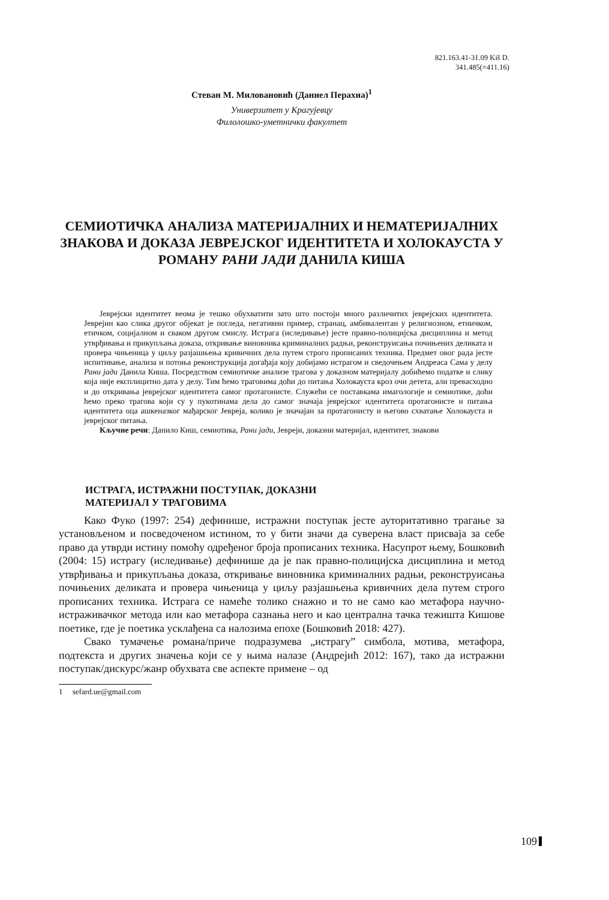821.163.41-31.09 Kiš D.
341.485(=411.16)
Стеван М. Миловановић (Даниел Перахиа)<sup>1</sup>
Универзитет у Крагујевцу
Филолошко-уметнички факултет
СЕМИОТИЧКА АНАЛИЗА МАТЕРИЈАЛНИХ И НЕМАТЕРИЈАЛНИХ ЗНАКОВА И ДОКАЗА ЈЕВРЕЈСКОГ ИДЕНТИТЕТА И ХОЛОКАУСТА У РОМАНУ РАНИ ЈАДИ ДАНИЛА КИША
Јеврејски идентитет веома је тешко обухватити зато што постоји много различитих јеврејских идентитета. Јеврејин као слика другог објекат је погледа, негативни пример, странац, амбивалентан у религиозном, етничком, етичком, социјалном и сваком другом смислу. Истрага (иследивање) јесте правно-полицијска дисциплина и метод утврђивања и прикупљања доказа, откривање виновника криминалних радњи, реконструисања почињених деликата и провера чињеница у циљу разјашњења кривичних дела путем строго прописаних техника. Предмет овог рада јесте испитивање, анализа и потоња реконструкција догађаја коју добијамо истрагом и сведочењем Андреаса Сама у делу Рани јади Данила Киша. Посредством семиотичке анализе трагова у доказном материјалу добићемо податке и слику која није експлицитно дата у делу. Тим ћемо траговима доћи до питања Холокауста кроз очи детета, али превасходно и до откривања јеврејског идентитета самог протагонисте. Служећи се поставкама имагологије и семиотике, доћи ћемо преко трагова који су у пукотинама дела до самог значаја јеврејског идентитета протагонисте и питања идентитета оца ашкеназког мађарског Јевреја, колико је значајан за протагонисту и његово схватање Холокауста и јеврејског питања.
Кључне речи: Данило Киш, семиотика, Рани јади, Јевреји, доказни материјал, идентитет, знакови
ИСТРАГА, ИСТРАЖНИ ПОСТУПАК, ДОКАЗНИ
МАТЕРИЈАЛ У ТРАГОВИМА
Како Фуко (1997: 254) дефинише, истражни поступак јесте ауторитативно трагање за установљеном и посведоченом истином, то у бити значи да суверена власт присваја за себе право да утврди истину помоћу одређеног броја прописаних техника. Насупрот њему, Бошковић (2004: 15) истрагу (иследивање) дефинише да је пак правно-полицијска дисциплина и метод утврђивања и прикупљања доказа, откривање виновника криминалних радњи, реконструисања почињених деликата и провера чињеница у циљу разјашњења кривичних дела путем строго прописаних техника. Истрага се намеће толико снажно и то не само као метафора научно-истраживачког метода или као метафора сазнања него и као централна тачка тежишта Кишове поетике, где је поетика усклађена са налозима епохе (Бошковић 2018: 427).
Свако тумачење романа/приче подразумева „истрагу” симбола, мотива, метафора, подтекста и других значења који се у њима налазе (Андрејић 2012: 167), тако да истражни поступак/дискурс/жанр обухвата све аспекте примене – од
1 sefard.ue@gmail.com
109